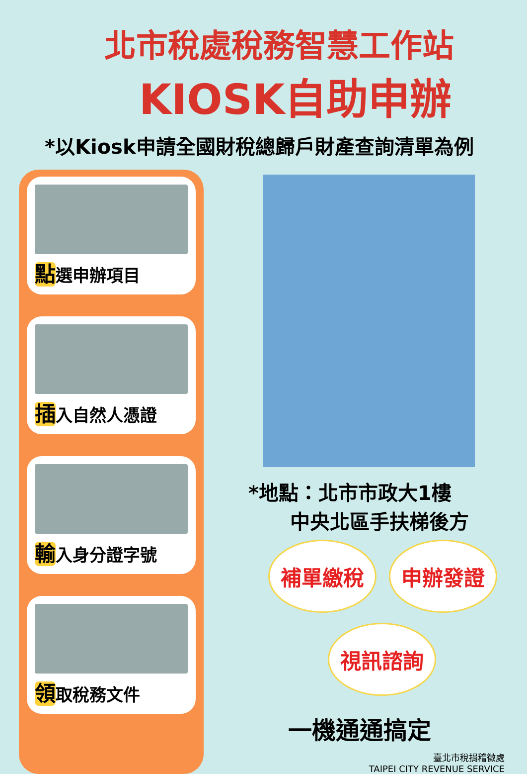北市稅處稅務智慧工作站
KIOSK自助申辦
*以Kiosk申請全國財稅總歸戶財產查詢清單為例
點選申辦項目
插入自然人憑證
輸入身分證字號
領取稅務文件
*地點：北市市政大1樓
中央北區手扶梯後方
補單繳稅 申辦發證
視訊諮詢
一機通通搞定
臺北市稅捐稽徵處
TAIPEI CITY REVENUE SERVICE